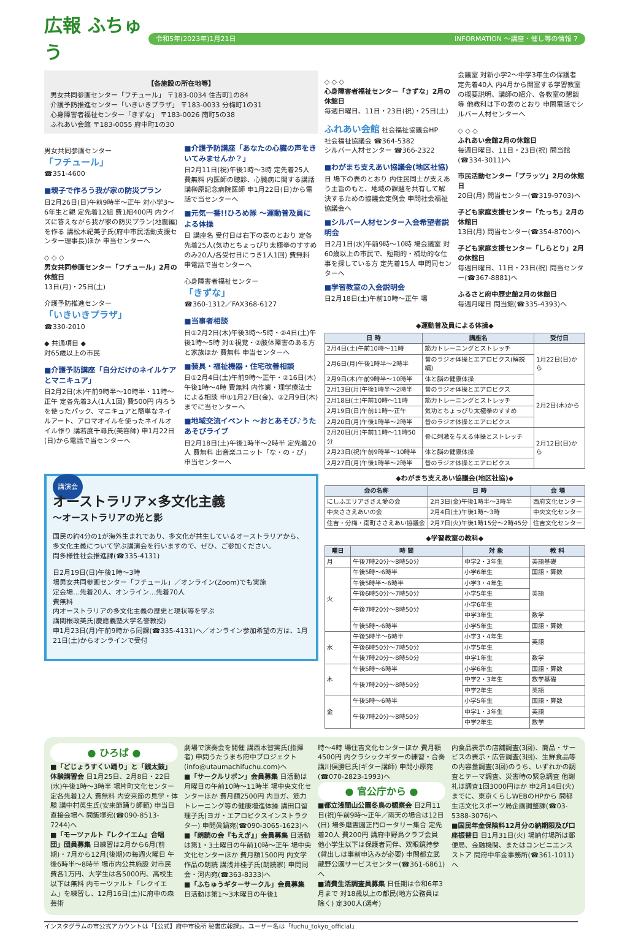広報 ふちゅう
令和5年(2023年)1月21日 INFORMATION ～講座・催し等の情報 7
【各施設の所在地等】
男女共同参画センター「フチュール」 〒183-0034 住吉町1の84
介護予防推進センター「いきいきプラザ」 〒183-0033 分梅町1の31
心身障害者福祉センター「きずな」 〒183-0026 南町5の38
ふれあい会館 〒183-0055 府中町1の30
男女共同参画センター
「フチュール」
☎351-4600
■親子で作ろう我が家の防災プラン
日2月26日(日)午前9時半～正午 対小学3～6年生と親 定先着12組 費1組400円 内クイズに答えながら我が家の防災プラン(地震編)を作る 講松木紀美子氏(府中市民活動支援センター理事長)ほか 申当センターへ
◇ ◇ ◇
男女共同参画センター「フチュール」2月の休館日
13日(月)・25日(土)
介護予防推進センター
「いきいきプラザ」
☎330-2010
◆ 共通項目 ◆
対65歳以上の市民
■介護予防講座「自分だけのネイルケアとマニキュア」
日2月2日(木)午前9時半～10時半・11時～正午 定各先着3人(1人1回) 費500円 内ろうを使ったパック、マニキュアと簡単なネイルアート、アロマオイルを使ったネイルオイル作り 講若度千尋氏(美容師) 申1月22日(日)から電話で当センターへ
■介護予防講座「あなたの心臓の声をきいてみませんか？」
日2月11日(祝)午後1時～3時 定先着25人 費無料 内医師の聴診、心臓病に関する講話 講榊原記念病院医師 申1月22日(日)から電話で当センターへ
■元気一番!!ひろめ隊 ～運動普及員による体操
日 講座名 受付日は右下の表のとおり 定各先着25人(気功とちょっぴり太極拳のすすめのみ20人/各受付日につき1人1回) 費無料 申電話で当センターへ
心身障害者福祉センター
「きずな」
☎360-1312／FAX368-6127
■当事者相談
日①2月2日(木)午後3時～5時・②4日(土)午後1時～5時 対①視覚・②肢体障害のある方と家族ほか 費無料 申当センターへ
■装具・福祉機器・住宅改善相談
日①2月4日(土)午前9時～正午・②16日(木)午後1時～4時 費無料 内作業・理学療法士による相談 申①1月27日(金)、②2月9日(木)までに当センターへ
■地域交流イベント ～おとあそび♪うたあそびライブ
日2月18日(土)午後1時半～2時半 定先着20人 費無料 出音楽ユニット「な・の・ぴ」 申当センターへ
講演会
オーストラリア×多文化主義
～オーストラリアの光と影
国民の約4分の1が海外生まれであり、多文化が共生しているオーストラリアから、多文化主義について学ぶ講演会を行いますので、ぜひ、ご参加ください。
問多様性社会推進課(☎335-4131)
日2月19日(日)午後1時～3時
場男女共同参画センター「フチュール」／オンライン(Zoom)でも実施
定会場…先着20人、オンライン…先着70人
費無料
内オーストラリアの多文化主義の歴史と現状等を学ぶ
講関根政美氏(慶應義塾大学名誉教授)
申1月23日(月)午前9時から同課(☎335-4131)へ／オンライン参加希望の方は、1月21日(土)からオンラインで受付
◇ ◇ ◇
心身障害者福祉センター「きずな」2月の休館日
毎週日曜日、11日・23日(祝)・25日(土)
ふれあい会館 社会福祉協議会HP
社会福祉協議会 ☎364-5382
シルバー人材センター ☎366-2322
■わがまち支えあい協議会(地区社協)
日 場下の表のとおり 内住民同士が支えあう主旨のもと、地域の課題を共有して解決するための協議会定例会 申問社会福祉協議会へ
■シルバー人材センター入会希望者説明会
日2月1日(水)午前9時～10時 場会議室 対60歳以上の市民で、短期的・補助的な仕事を探している方 定先着15人 申問同センターへ
■学習教室の入会説明会
日2月18日(土)午前10時～正午 場
会議室 対新小学2～中学3年生の保護者 定先着40人 内4月から開室する学習教室の概要説明、講師の紹介、各教室の懇談等 他教科は下の表のとおり 申問電話でシルバー人材センターへ
◇ ◇ ◇
ふれあい会館2月の休館日
毎週日曜日、11日・23日(祝) 問当館(☎334-3011)へ
市民活動センター「プラッツ」2月の休館日
20日(月) 問当センター(☎319-9703)へ
子ども家庭支援センター「たっち」2月の休館日
13日(月) 問当センター(☎354-8700)へ
子ども家庭支援センター「しらとり」2月の休館日
毎週日曜日、11日・23日(祝) 問当センター(☎367-8881)へ
ふるさと府中歴史館2月の休館日
毎週月曜日 問当館(☎335-4393)へ
◆運動普及員による体操◆
| 日 時 | 講座名 | 受付日 |
| --- | --- | --- |
| 2月4日(土)午前10時～11時 | 筋力トレーニングとストレッチ | 1月22日(日)から |
| 2月6日(月)午後1時半～2時半 | 昔のラジオ体操とエアロビクス(解説編) | |
| 2月9日(木)午前9時半～10時半 | 体と脳の健康体操 | |
| 2月13日(月)午後1時半～2時半 | 昔のラジオ体操とエアロビクス | 2月2日(木)から |
| 2月18日(土)午前10時～11時 | 筋力トレーニングとストレッチ | |
| 2月19日(日)午前11時～正午 | 気功とちょっぴり太極拳のすすめ | |
| 2月20日(月)午後1時半～2時半 | 昔のラジオ体操とエアロビクス | |
| 2月20日(月)午前11時～11時50分 | 骨に刺激を与える体操とストレッチ | 2月12日(日)から |
| 2月23日(祝)午前9時半～10時半 | 体と脳の健康体操 | |
| 2月27日(月)午後1時半～2時半 | 昔のラジオ体操とエアロビクス | |
◆わがまち支えあい協議会(地区社協)◆
| 会の名称 | 日 時 | 会 場 |
| --- | --- | --- |
| にしふエリアささえ愛の会 | 2月3日(金)午後1時半～3時半 | 西府文化センター |
| 中央ささえあいの会 | 2月4日(土)午後1時～3時 | 中央文化センター |
| 住吉・分梅・南町ささえあい協議会 | 2月7日(火)午後1時15分～2時45分 | 住吉文化センター |
◆学習教室の教科◆
| 曜日 | 時 間 | 対 象 | 教 科 |
| --- | --- | --- | --- |
| 月 | 午後7時20分～8時50分 | 中学2・3年生 | 英語基礎 |
| 火 | 午後5時～6時半 | 小学6年生 | 国語・算数 |
| | 午後5時半～6時半 | 小学3・4年生 | 英語 |
| | 午後6時50分～7時50分 | 小学5年生 | |
| | 午後7時20分～8時50分 | 小学6年生 | |
| | | 中学3年生 | 数学 |
| | 午後5時～6時半 | 小学5年生 | 国語・算数 |
| 水 | 午後5時半～6時半 | 小学3・4年生 | 英語 |
| | 午後6時50分～7時50分 | 小学5年生 | |
| | 午後7時20分～8時50分 | 中学1年生 | 数学 |
| 木 | 午後5時～6時半 | 小学6年生 | 国語・算数 |
| | 午後7時20分～8時50分 | 中学2・3年生 | 数学基礎 |
| | | 中学2年生 | 英語 |
| 金 | 午後5時～6時半 | 小学5年生 | 国語・算数 |
| | 午後7時20分～8時50分 | 中学1・3年生 | 英語 |
| | | 中学2年生 | 数学 |
● ひろば ●
■「どじょうすくい踊り」と「銭太鼓」体験講習会 日1月25日、2月8日・22日(水)午後1時～3時半 場片町文化センター 定各先着12人 費無料 内安来節の見学・体験 講中村英生氏(安来節踊り師範) 申当日直接会場へ 問飯塚宛(☎090-8513-7244)へ
■「モーツァルト『レクイエム』合唱団」団員募集 日練習は2月から6月(前期)・7月から12月(後期)の毎週火曜日 午後6時半～8時半 場市内公共施設 対市民 費各1万円、大学生は各5000円、高校生以下は無料 内モーツァルト「レクイエム」を練習し、12月16日(土)に府中の森芸術
劇場で演奏会を開催 講西本智実氏(指揮者) 申問うたうまち府中プロジェクト(info@utaumachifuchu.com)へ
■「サークルリボン」会員募集 日活動は月曜日の午前10時～11時半 場中央文化センターほか 費月額2500円 内ヨガ、筋力トレーニング等の健康増進体操 講田口留理子氏(ヨガ・エアロビクスインストラクター) 申問眞鍋宛(☎090-3065-1623)へ
■「朗読の会『もえぎ』」会員募集 日活動は第1・3土曜日の午前10時～正午 場中央文化センターほか 費月額1500円 内文学作品の朗読 講浅井桂子氏(朗読家) 申問同会・河内宛(☎363-8333)へ
■「ふちゅうギターサークル」会員募集 日活動は第1～3木曜日の午後1
時～4時 場住吉文化センターほか 費月額4500円 内クラシックギターの練習・合奏 講川俣勝巳氏(ギター講師) 申問小原宛(☎070-2823-1993)へ
● 官公庁から ●
■都立浅間山公園冬鳥の観察会 日2月11日(祝)午前9時～正午／雨天の場合は12日(日) 場多磨霊園正門ロータリー集合 定先着20人 費200円 講府中野鳥クラブ会員 他小学生以下は保護者同伴、双眼鏡持参(貸出しは事前申込みが必要) 申問都立武蔵野公園サービスセンター(☎361-6861)へ
■消費生活調査員募集 日任期は令和6年3月まで 対18歳以上の都民(地方公務員は除く) 定300人(選考)
内食品表示の店舗調査(3回)、商品・サービスの表示・広告調査(3回)、生鮮食品等の内容量調査(3回)のうち、いずれかの調査とテーマ調査、災害時の緊急調査 他謝礼は調査1回3000円ほか 申2月14日(火)までに、東京くらしWEBのHPから 問都生活文化スポーツ局企画調整課(☎03-5388-3076)へ
■国民年金保険料12月分の納期限及び口座振替日 日1月31日(火) 場納付場所は郵便局、金融機関、またはコンビニエンスストア 問府中年金事務所(☎361-1011)へ
インスタグラムの市公式アカウントは「【公式】府中市役所 秘書広報課」、ユーザー名は「fuchu_tokyo_official」